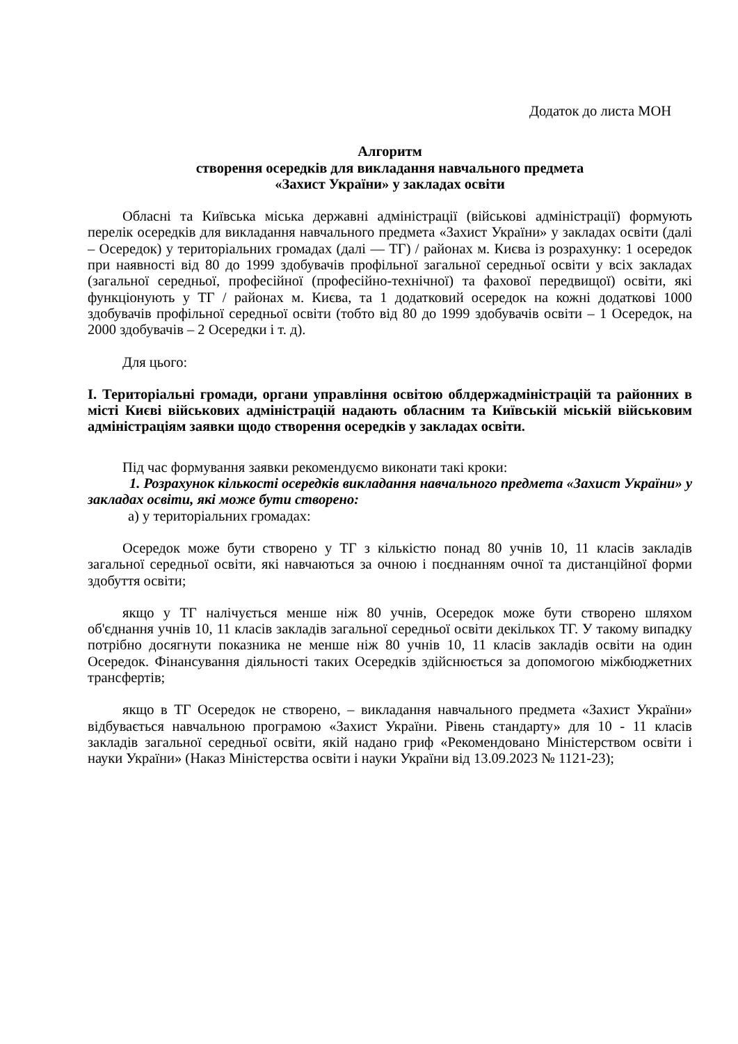Додаток до листа МОН
Алгоритм
створення осередків для викладання навчального предмета
«Захист України» у закладах освіти
Обласні та Київська міська державні адміністрації (військові адміністрації) формують перелік осередків для викладання навчального предмета «Захист України» у закладах освіти (далі – Осередок) у територіальних громадах (далі — ТГ) / районах м. Києва із розрахунку: 1 осередок при наявності від 80 до 1999 здобувачів профільної загальної середньої освіти у всіх закладах (загальної середньої, професійної (професійно-технічної) та фахової передвищої) освіти, які функціонують у ТГ / районах м. Києва, та 1 додатковий осередок на кожні додаткові 1000 здобувачів профільної середньої освіти (тобто від 80 до 1999 здобувачів освіти – 1 Осередок, на 2000 здобувачів – 2 Осередки і т. д).
Для цього:
І. Територіальні громади, органи управління освітою облдержадміністрацій та районних в місті Києві військових адміністрацій надають обласним та Київській міській військовим адміністраціям заявки щодо створення осередків у закладах освіти.
Під час формування заявки рекомендуємо виконати такі кроки:
1. Розрахунок кількості осередків викладання навчального предмета «Захист України» у закладах освіти, які може бути створено:
а) у територіальних громадах:
Осередок може бути створено у ТГ з кількістю понад 80 учнів 10, 11 класів закладів загальної середньої освіти, які навчаються за очною і поєднанням очної та дистанційної форми здобуття освіти;
якщо у ТГ налічується менше ніж 80 учнів, Осередок може бути створено шляхом об'єднання учнів 10, 11 класів закладів загальної середньої освіти декількох ТГ. У такому випадку потрібно досягнути показника не менше ніж 80 учнів 10, 11 класів закладів освіти на один Осередок. Фінансування діяльності таких Осередків здійснюється за допомогою міжбюджетних трансфертів;
якщо в ТГ Осередок не створено, – викладання навчального предмета «Захист України» відбувається навчальною програмою «Захист України. Рівень стандарту» для 10 - 11 класів закладів загальної середньої освіти, якій надано гриф «Рекомендовано Міністерством освіти і науки України» (Наказ Міністерства освіти і науки України від 13.09.2023 № 1121-23);